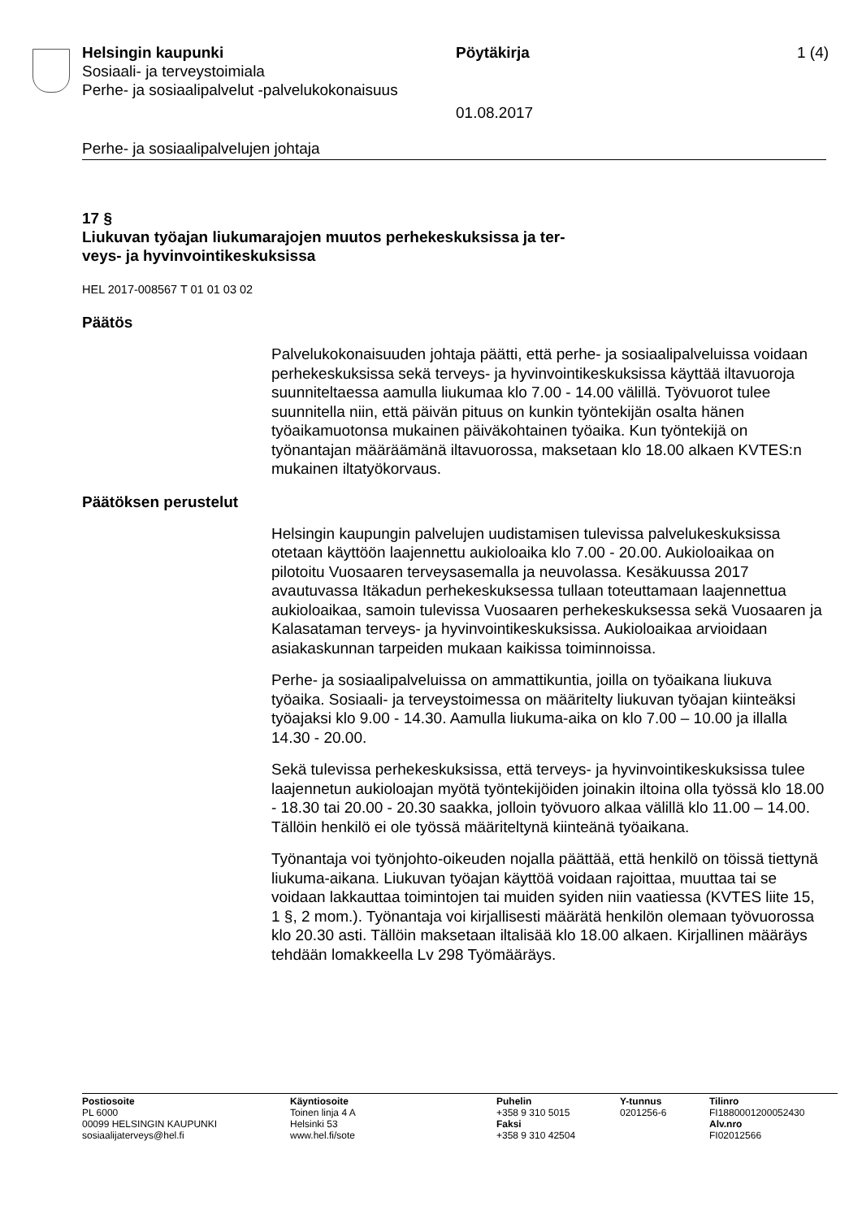Helsingin kaupunki Pöytäkirja 1 (4)
Sosiaali- ja terveystoimiala
Perhe- ja sosiaalipalvelut -palvelukokonaisuus
01.08.2017
Perhe- ja sosiaalipalvelujen johtaja
17 §
Liukuvan työajan liukumarajojen muutos perhekeskuksissa ja ter-
veys- ja hyvinvointikeskuksissa
HEL 2017-008567 T 01 01 03 02
Päätös
Palvelukokonaisuuden johtaja päätti, että perhe- ja sosiaalipalveluissa voidaan perhekeskuksissa sekä terveys- ja hyvinvointikeskuksissa käyttää iltavuoroja suunniteltaessa aamulla liukumaa klo 7.00 - 14.00 välillä. Työvuorot tulee suunnitella niin, että päivän pituus on kunkin työntekijän osalta hänen työaikamuotonsa mukainen päiväkohtainen työaika. Kun työntekijä on työnantajan määräämänä iltavuorossa, maksetaan klo 18.00 alkaen KVTES:n mukainen iltatyökorvaus.
Päätöksen perustelut
Helsingin kaupungin palvelujen uudistamisen tulevissa palvelukeskuksissa otetaan käyttöön laajennettu aukioloaika klo 7.00 - 20.00. Aukioloaikaa on pilotoitu Vuosaaren terveysasemalla ja neuvolassa. Kesäkuussa 2017 avautuvassa Itäkadun perhekeskuksessa tullaan toteuttamaan laajennettua aukioloaikaa, samoin tulevissa Vuosaaren perhekeskuksessa sekä Vuosaaren ja Kalasataman terveys- ja hyvinvointikeskuksissa. Aukioloaikaa arvioidaan asiakaskunnan tarpeiden mukaan kaikissa toiminnoissa.
Perhe- ja sosiaalipalveluissa on ammattikuntia, joilla on työaikana liukuva työaika. Sosiaali- ja terveystoimessa on määritelty liukuvan työajan kiinteäksi työajaksi klo 9.00 - 14.30. Aamulla liukuma-aika on klo 7.00 – 10.00 ja illalla 14.30 - 20.00.
Sekä tulevissa perhekeskuksissa, että terveys- ja hyvinvointikeskuksissa tulee laajennetun aukioloajan myötä työntekijöiden joinakin iltoina olla työssä klo 18.00 - 18.30 tai 20.00 - 20.30 saakka, jolloin työvuoro alkaa välillä klo 11.00 – 14.00. Tällöin henkilö ei ole työssä määriteltynä kiinteänä työaikana.
Työnantaja voi työnjohto-oikeuden nojalla päättää, että henkilö on töissä tiettynä liukuma-aikana. Liukuvan työajan käyttöä voidaan rajoittaa, muuttaa tai se voidaan lakkauttaa toimintojen tai muiden syiden niin vaatiessa (KVTES liite 15, 1 §, 2 mom.). Työnantaja voi kirjallisesti määrätä henkilön olemaan työvuorossa klo 20.30 asti. Tällöin maksetaan iltalisää klo 18.00 alkaen. Kirjallinen määräys tehdään lomakkeella Lv 298 Työmääräys.
Postiosoite
PL 6000
00099 HELSINGIN KAUPUNKI
sosiaalijaterveys@hel.fi
Käyntiosoite
Toinen linja 4 A
Helsinki 53
www.hel.fi/sote
Puhelin
+358 9 310 5015
Faksi
+358 9 310 42504
Y-tunnus
0201256-6
Tilinro
FI1880001200052430
Alv.nro
FI02012566